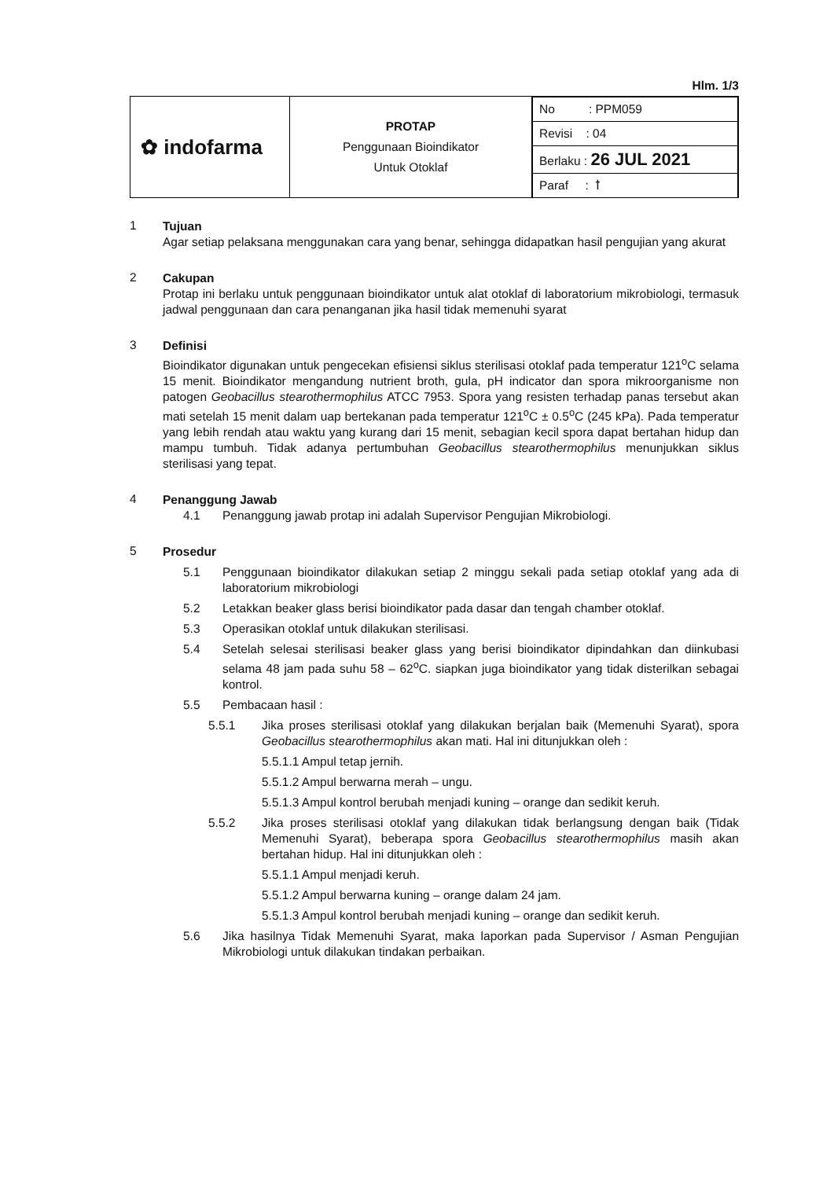Hlm. 1/3
| ✿ indofarma | PROTAP Penggunaan Bioindikator Untuk Otoklaf | / No : PPM059 / / Revisi : 04 / / Berlaku : 26 JUL 2021 / / Paraf : ꝉ / |
1
Tujuan
Agar setiap pelaksana menggunakan cara yang benar, sehingga didapatkan hasil pengujian yang akurat
2
Cakupan
Protap ini berlaku untuk penggunaan bioindikator untuk alat otoklaf di laboratorium mikrobiologi, termasuk jadwal penggunaan dan cara penanganan jika hasil tidak memenuhi syarat
3
Definisi
Bioindikator digunakan untuk pengecekan efisiensi siklus sterilisasi otoklaf pada temperatur 121<sup>o</sup>C selama 15 menit. Bioindikator mengandung nutrient broth, gula, pH indicator dan spora mikroorganisme non patogen Geobacillus stearothermophilus ATCC 7953. Spora yang resisten terhadap panas tersebut akan mati setelah 15 menit dalam uap bertekanan pada temperatur 121<sup>o</sup>C ± 0.5<sup>o</sup>C (245 kPa). Pada temperatur yang lebih rendah atau waktu yang kurang dari 15 menit, sebagian kecil spora dapat bertahan hidup dan mampu tumbuh. Tidak adanya pertumbuhan Geobacillus stearothermophilus menunjukkan siklus sterilisasi yang tepat.
4
Penanggung Jawab
4.1
Penanggung jawab protap ini adalah Supervisor Pengujian Mikrobiologi.
5
Prosedur
5.1
Penggunaan bioindikator dilakukan setiap 2 minggu sekali pada setiap otoklaf yang ada di laboratorium mikrobiologi
5.2
Letakkan beaker glass berisi bioindikator pada dasar dan tengah chamber otoklaf.
5.3
Operasikan otoklaf untuk dilakukan sterilisasi.
5.4
Setelah selesai sterilisasi beaker glass yang berisi bioindikator dipindahkan dan diinkubasi selama 48 jam pada suhu 58 – 62<sup>o</sup>C. siapkan juga bioindikator yang tidak disterilkan sebagai kontrol.
5.5
Pembacaan hasil :
5.5.1
Jika proses sterilisasi otoklaf yang dilakukan berjalan baik (Memenuhi Syarat), spora Geobacillus stearothermophilus akan mati. Hal ini ditunjukkan oleh :
5.5.1.1 Ampul tetap jernih.
5.5.1.2 Ampul berwarna merah – ungu.
5.5.1.3 Ampul kontrol berubah menjadi kuning – orange dan sedikit keruh.
5.5.2
Jika proses sterilisasi otoklaf yang dilakukan tidak berlangsung dengan baik (Tidak Memenuhi Syarat), beberapa spora Geobacillus stearothermophilus masih akan bertahan hidup. Hal ini ditunjukkan oleh :
5.5.1.1 Ampul menjadi keruh.
5.5.1.2 Ampul berwarna kuning – orange dalam 24 jam.
5.5.1.3 Ampul kontrol berubah menjadi kuning – orange dan sedikit keruh.
5.6
Jika hasilnya Tidak Memenuhi Syarat, maka laporkan pada Supervisor / Asman Pengujian Mikrobiologi untuk dilakukan tindakan perbaikan.